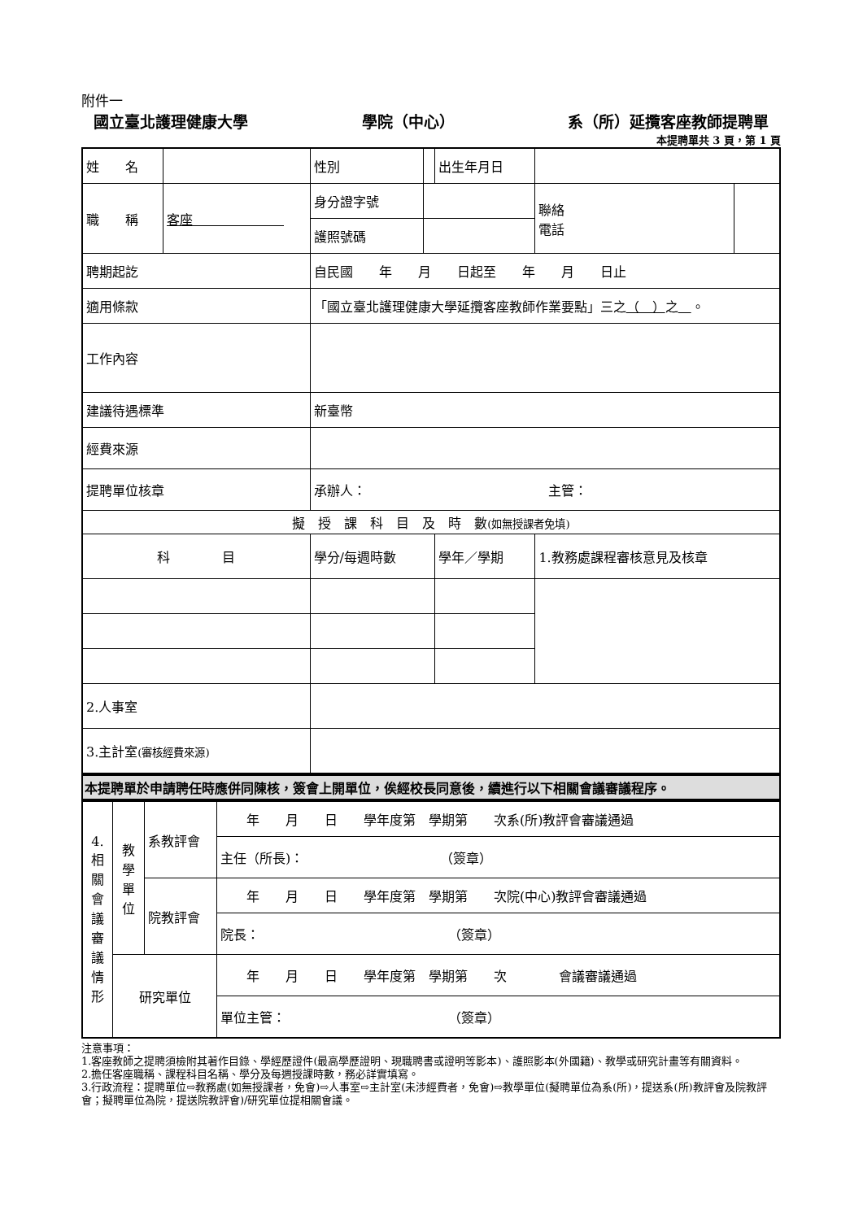附件一
國立臺北護理健康大學 學院（中心） 系（所）延攬客座教師提聘單
本提聘單共 3 頁，第 1 頁
| 姓 名 | | | 性別 | | 出生年月日 | | |
| 職 稱 | 客座 | | 身分證字號 | | | 聯絡 電話 | |
| | | | 護照號碼 | | | | |
| 聘期起訖 | | 自民國 年 月 日起至 年 月 日止 | | | | | |
| 適用條款 | | 「國立臺北護理健康大學延攬客座教師作業要點」三之 （ ） 之 。 | | | | | |
| 工作內容 | | | | | | | |
| 建議待遇標準 | | 新臺幣 | | | | | |
| 經費來源 | | | | | | | |
| 提聘單位核章 | | 承辦人： 主管： | | | | | |
| 擬 授 課 科 目 及 時 數 (如無授課者免填) | | | | | | | |
| 科 目 | | | 學分/每週時數 | | 學年／學期 | 1.教務處課程審核意見及核章 | |
| 2.人事室 | | | | | | | |
| 3.主計室 (審核經費來源) | | | | | | | |
本提聘單於申請聘任時應併同陳核，簽會上開單位，俟經校長同意後，續進行以下相關會議審議程序。
| 4. 相 關 會 議 審 議 情 形 | 教 學 單 位 | 系教評會 | 年 月 日 學年度第 學期第 次系(所)教評會審議通過 |
| | | | 主任（所長)： （簽章） |
| | | 院教評會 | 年 月 日 學年度第 學期第 次院(中心)教評會審議通過 |
| | | | 院長： （簽章） |
| | 研究單位 | | 年 月 日 學年度第 學期第 次 會議審議通過 |
| | | | 單位主管： （簽章） |
注意事項：
1.客座教師之提聘須檢附其著作目錄、學經歷證件(最高學歷證明、現職聘書或證明等影本)、護照影本(外國籍)、教學或研究計畫等有關資料。
2.擔任客座職稱、課程科目名稱、學分及每週授課時數，務必詳實填寫。
3.行政流程：提聘單位⇨教務處(如無授課者，免會)⇨人事室⇨主計室(未涉經費者，免會)⇨教學單位(擬聘單位為系(所)，提送系(所)教評會及院教評會；擬聘單位為院，提送院教評會)/研究單位提相關會議。